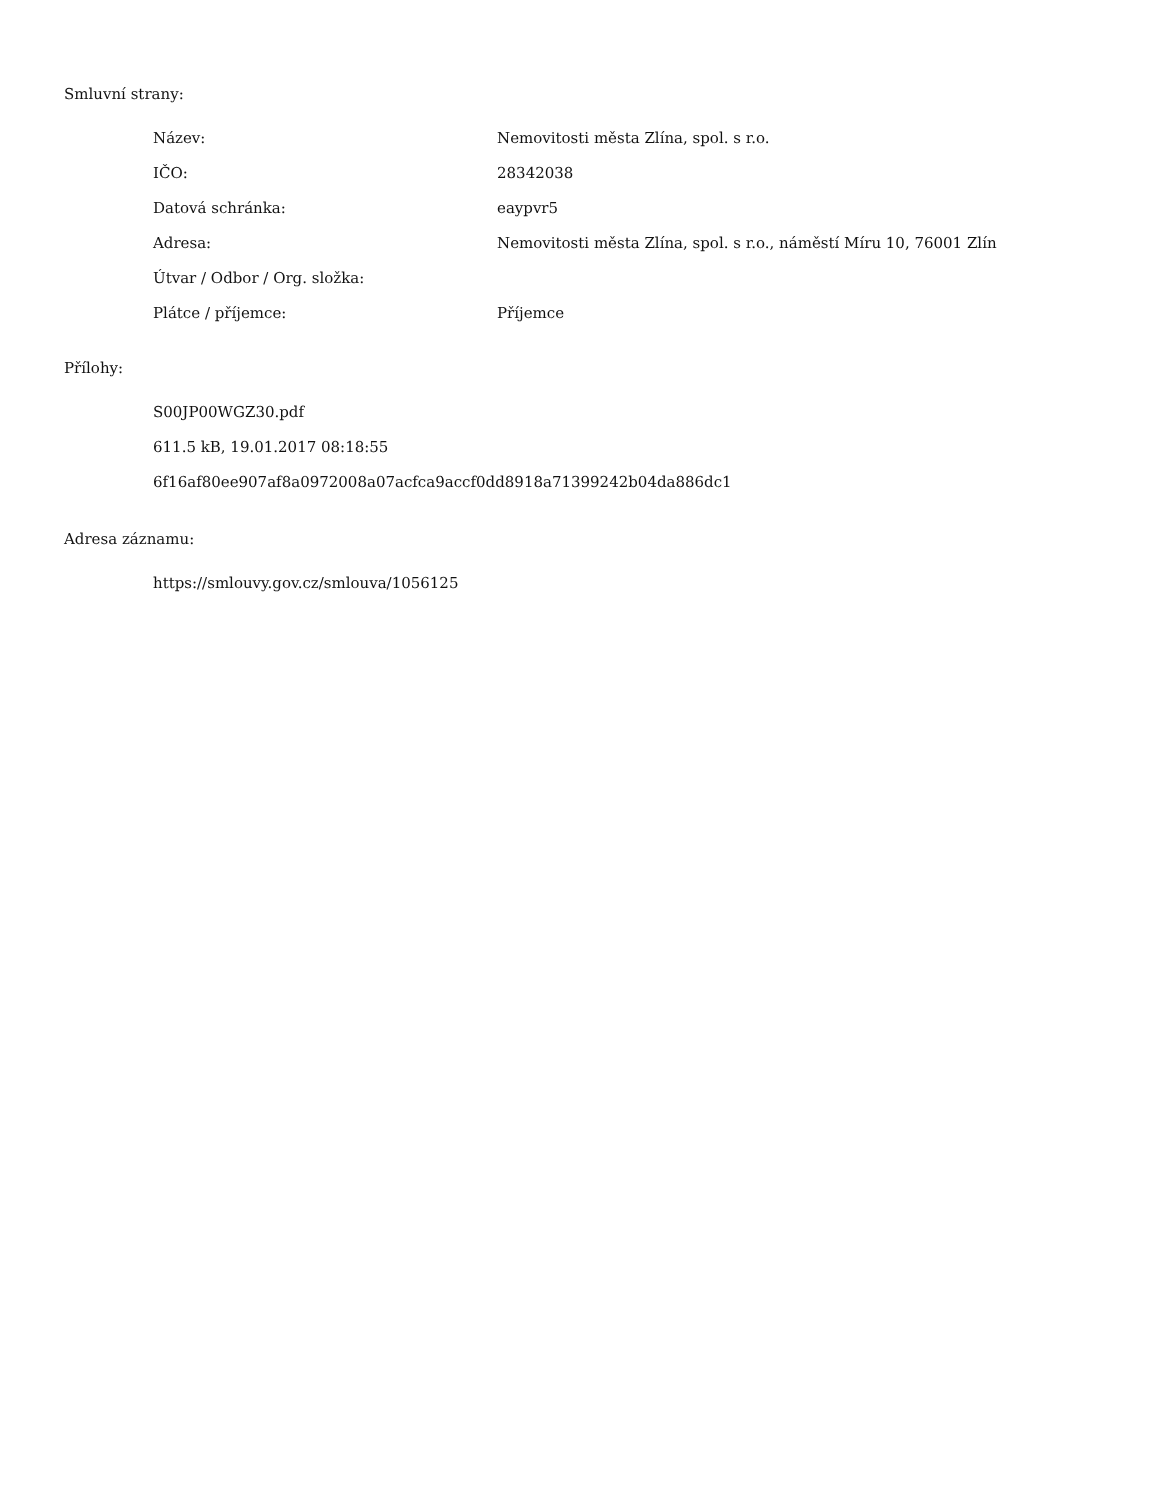Smluvní strany:
| Název: | Nemovitosti města Zlína, spol. s r.o. |
| IČO: | 28342038 |
| Datová schránka: | eaypvr5 |
| Adresa: | Nemovitosti města Zlína, spol. s r.o., náměstí Míru 10, 76001 Zlín |
| Útvar / Odbor / Org. složka: | |
| Plátce / příjemce: | Příjemce |
Přílohy:
S00JP00WGZ30.pdf
611.5 kB, 19.01.2017 08:18:55
6f16af80ee907af8a0972008a07acfca9accf0dd8918a71399242b04da886dc1
Adresa záznamu:
https://smlouvy.gov.cz/smlouva/1056125